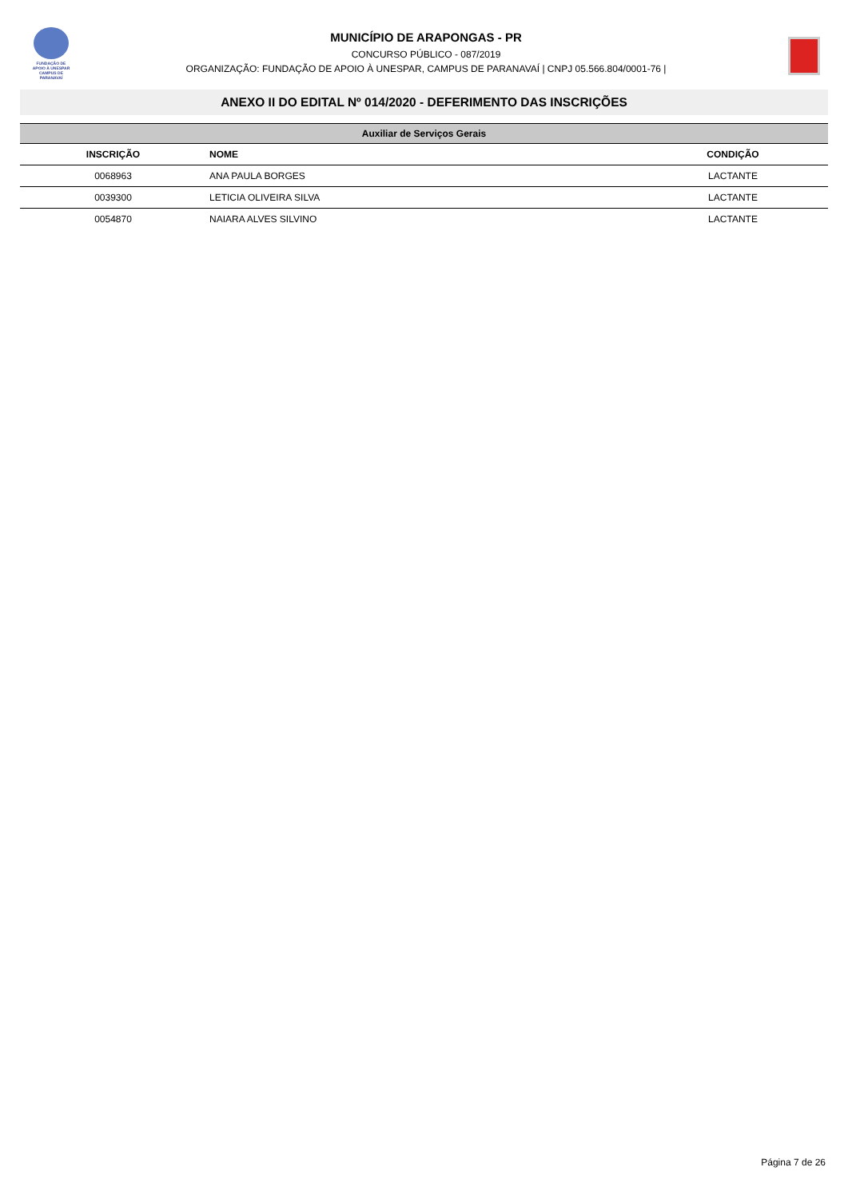FUNDAÇÃO DE
APOIO À UNESPAR
CAMPUS DE PARANAVAÍ
MUNICÍPIO DE ARAPONGAS - PR
CONCURSO PÚBLICO - 087/2019
ORGANIZAÇÃO: FUNDAÇÃO DE APOIO À UNESPAR, CAMPUS DE PARANAVAÍ | CNPJ 05.566.804/0001-76 |
ANEXO II DO EDITAL Nº 014/2020 - DEFERIMENTO DAS INSCRIÇÕES
| Auxiliar de Serviços Gerais | | |
| --- | --- | --- |
| INSCRIÇÃO | NOME | CONDIÇÃO |
| 0068963 | ANA PAULA BORGES | LACTANTE |
| 0039300 | LETICIA OLIVEIRA SILVA | LACTANTE |
| 0054870 | NAIARA ALVES SILVINO | LACTANTE |
Página 7 de 26